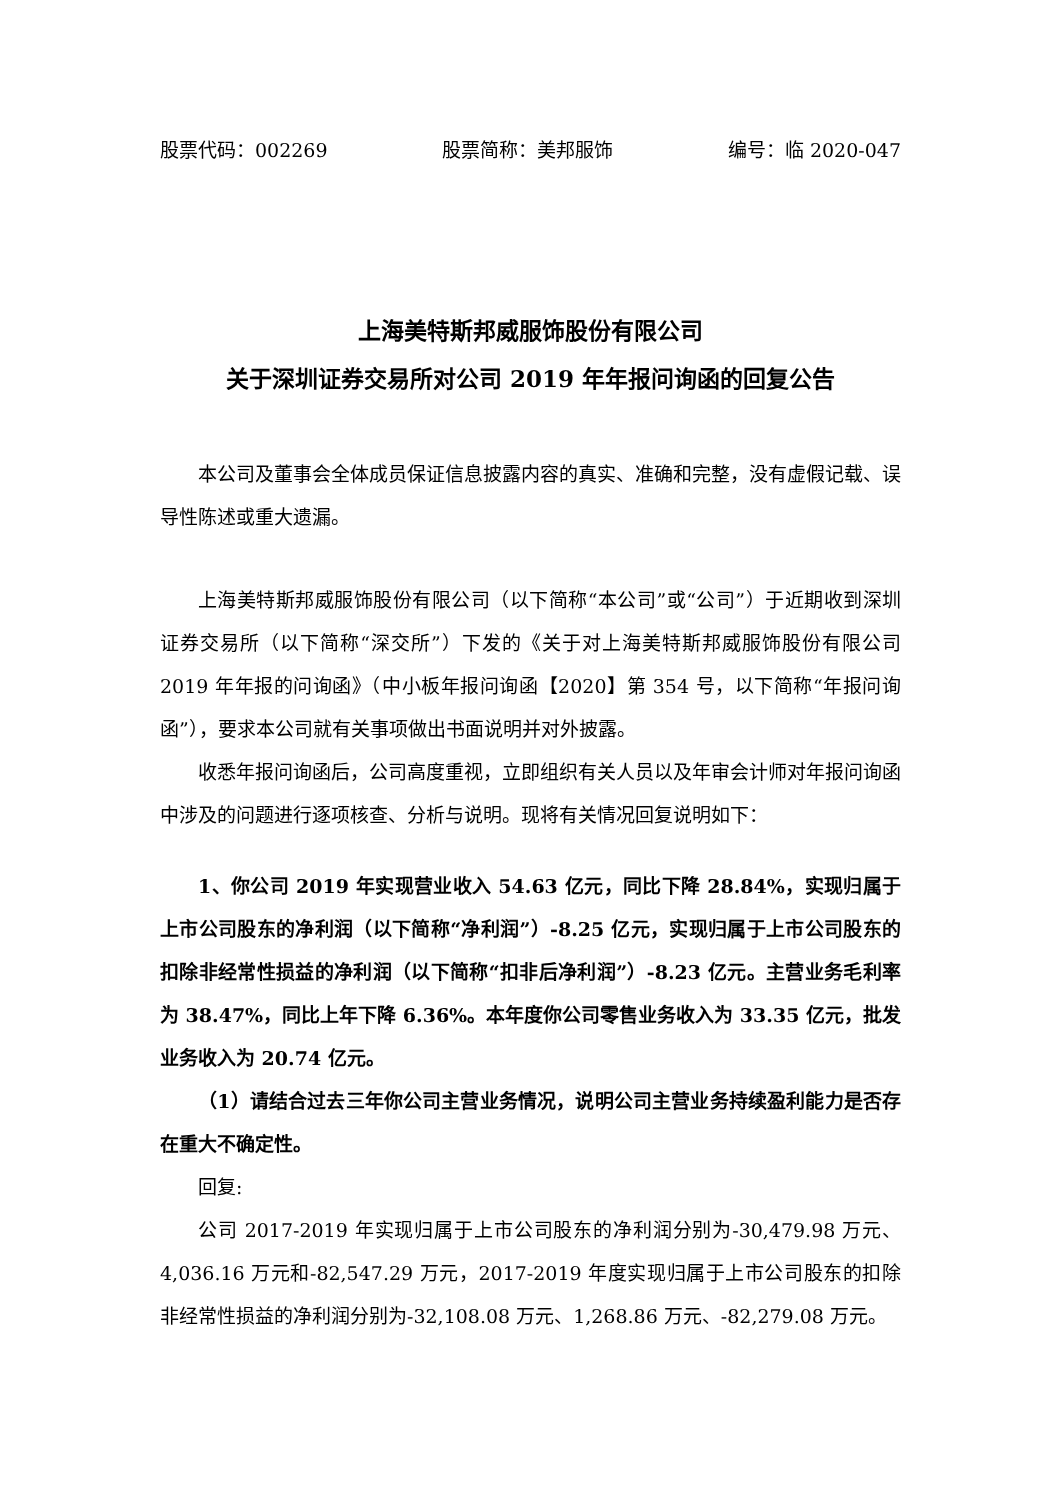股票代码：002269 股票简称：美邦服饰 编号：临 2020-047
上海美特斯邦威服饰股份有限公司
关于深圳证券交易所对公司 2019 年年报问询函的回复公告
本公司及董事会全体成员保证信息披露内容的真实、准确和完整，没有虚假记载、误导性陈述或重大遗漏。
上海美特斯邦威服饰股份有限公司（以下简称“本公司”或“公司”）于近期收到深圳证券交易所（以下简称“深交所”）下发的《关于对上海美特斯邦威服饰股份有限公司 2019 年年报的问询函》（中小板年报问询函【2020】第 354 号，以下简称“年报问询函”），要求本公司就有关事项做出书面说明并对外披露。
收悉年报问询函后，公司高度重视，立即组织有关人员以及年审会计师对年报问询函中涉及的问题进行逐项核查、分析与说明。现将有关情况回复说明如下：
1、你公司 2019 年实现营业收入 54.63 亿元，同比下降 28.84%，实现归属于上市公司股东的净利润（以下简称“净利润”）-8.25 亿元，实现归属于上市公司股东的扣除非经常性损益的净利润（以下简称“扣非后净利润”）-8.23 亿元。主营业务毛利率为 38.47%，同比上年下降 6.36%。本年度你公司零售业务收入为 33.35 亿元，批发业务收入为 20.74 亿元。
（1）请结合过去三年你公司主营业务情况，说明公司主营业务持续盈利能力是否存在重大不确定性。
回复:
公司 2017-2019 年实现归属于上市公司股东的净利润分别为-30,479.98 万元、4,036.16 万元和-82,547.29 万元，2017-2019 年度实现归属于上市公司股东的扣除非经常性损益的净利润分别为-32,108.08 万元、1,268.86 万元、-82,279.08 万元。